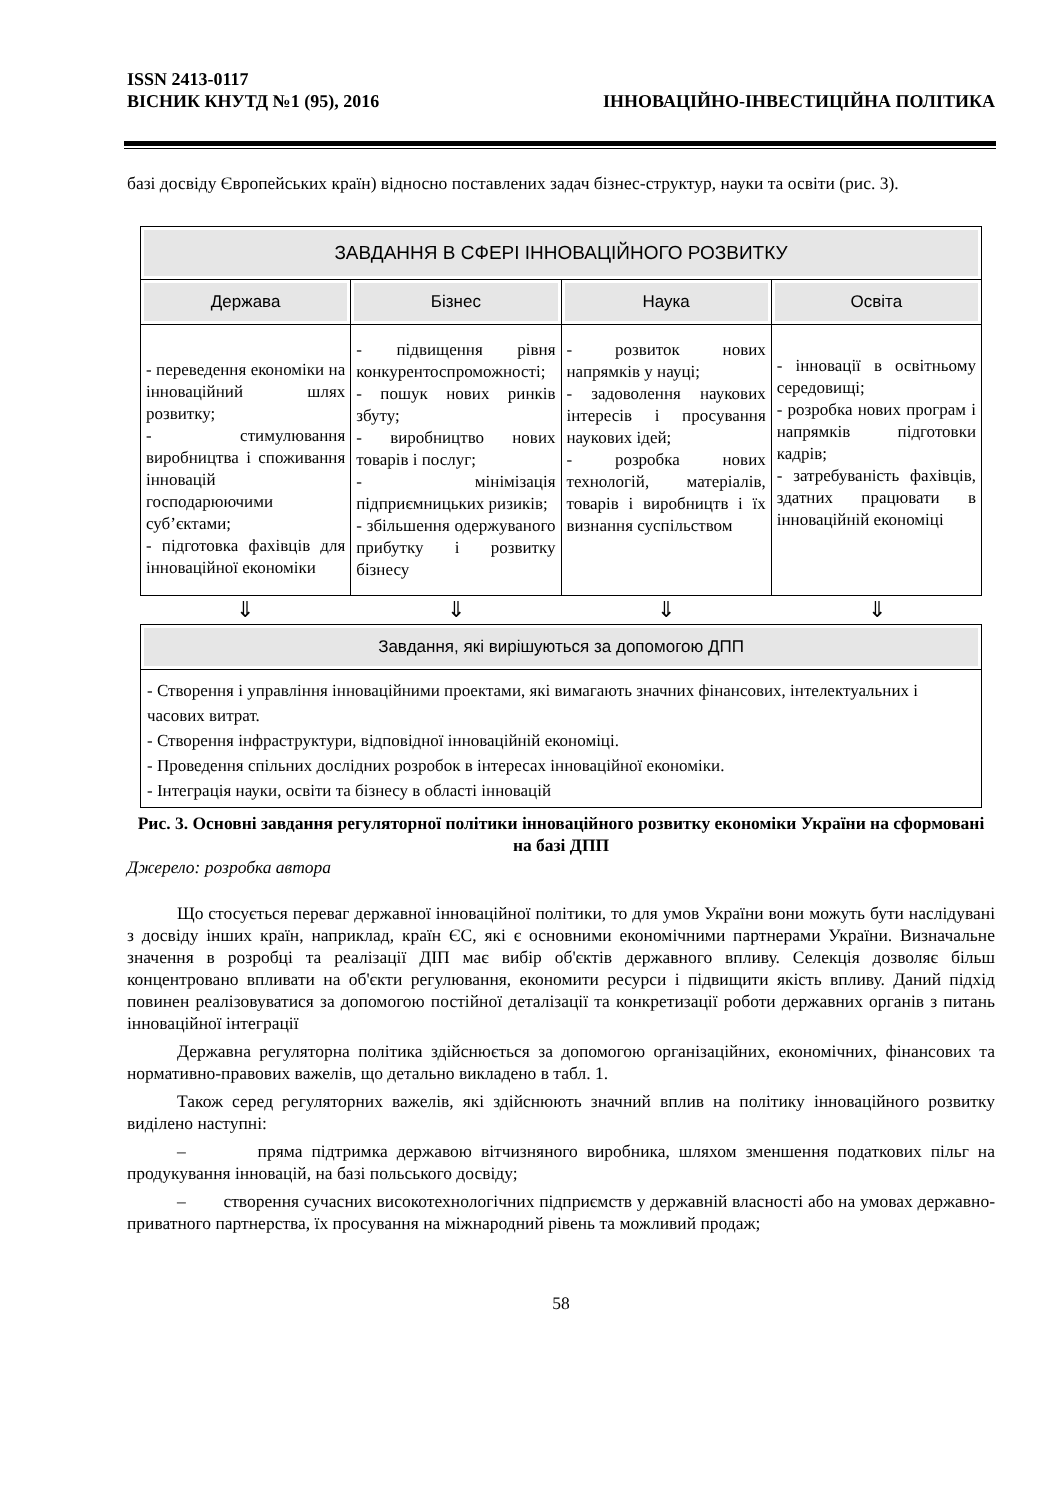ISSN 2413-0117
ВІСНИК КНУТД №1 (95), 2016 ІННОВАЦІЙНО-ІНВЕСТИЦІЙНА ПОЛІТИКА
базі досвіду Європейських країн) відносно поставлених задач бізнес-структур, науки та освіти (рис. 3).
ЗАВДАННЯ В СФЕРІ ІННОВАЦІЙНОГО РОЗВИТКУ
Держава Бізнес Наука Освіта
- переведення економіки на інноваційний шлях розвитку;
- стимулювання виробництва і споживання інновацій господарюючими суб’єктами;
- підготовка фахівців для інноваційної економіки
- підвищення рівня конкурентоспроможності;
- пошук нових ринків збуту;
- виробництво нових товарів і послуг;
- мінімізація підприємницьких ризиків;
- збільшення одержуваного прибутку і розвитку бізнесу
- розвиток нових напрямків у науці;
- задоволення наукових інтересів і просування наукових ідей;
- розробка нових технологій, матеріалів, товарів і виробництв і їх визнання суспільством
- інновації в освітньому середовищі;
- розробка нових програм і напрямків підготовки кадрів;
- затребуваність фахівців, здатних працювати в інноваційній економіці
⇓ ⇓ ⇓ ⇓
Завдання, які вирішуються за допомогою ДПП
- Створення і управління інноваційними проектами, які вимагають значних фінансових, інтелектуальних і часових витрат.
- Створення інфраструктури, відповідної інноваційній економіці.
- Проведення спільних дослідних розробок в інтересах інноваційної економіки.
- Інтеграція науки, освіти та бізнесу в області інновацій
Рис. 3. Основні завдання регуляторної політики інноваційного розвитку економіки України на сформовані на базі ДПП
Джерело: розробка автора
Що стосується переваг державної інноваційної політики, то для умов України вони можуть бути наслідувані з досвіду інших країн, наприклад, країн ЄС, які є основними економічними партнерами України. Визначальне значення в розробці та реалізації ДІП має вибір об'єктів державного впливу. Селекція дозволяє більш концентровано впливати на об'єкти регулювання, економити ресурси і підвищити якість впливу. Даний підхід повинен реалізовуватися за допомогою постійної деталізації та конкретизації роботи державних органів з питань інноваційної інтеграції
Державна регуляторна політика здійснюється за допомогою організаційних, економічних, фінансових та нормативно-правових важелів, що детально викладено в табл. 1.
Також серед регуляторних важелів, які здійснюють значний вплив на політику інноваційного розвитку виділено наступні:
– пряма підтримка державою вітчизняного виробника, шляхом зменшення податкових пільг на продукування інновацій, на базі польського досвіду;
– створення сучасних високотехнологічних підприємств у державній власності або на умовах державно-приватного партнерства, їх просування на міжнародний рівень та можливий продаж;
58